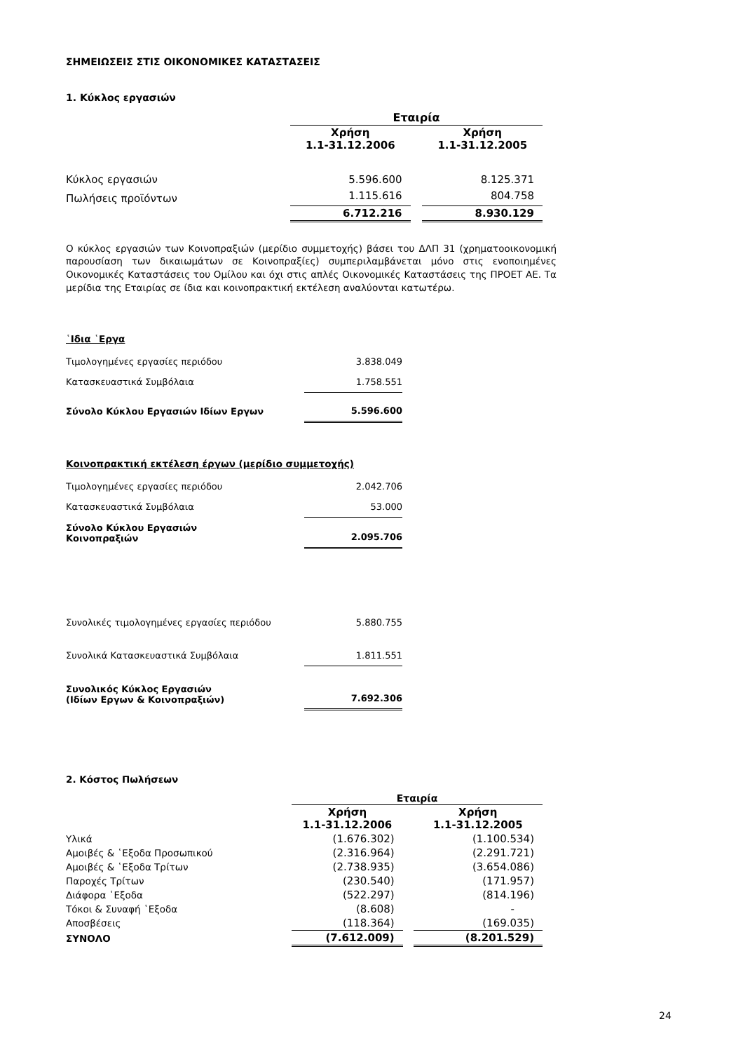ΣΗΜΕΙΩΣΕΙΣ ΣΤΙΣ ΟΙΚΟΝΟΜΙΚΕΣ ΚΑΤΑΣΤΑΣΕΙΣ
1. Κύκλος εργασιών
| | Εταιρία | | |
| | Χρήση 1.1-31.12.2006 | | Χρήση 1.1-31.12.2005 |
| Κύκλος εργασιών | 5.596.600 | | 8.125.371 |
| Πωλήσεις προϊόντων | 1.115.616 | | 804.758 |
| | 6.712.216 | | 8.930.129 |
Ο κύκλος εργασιών των Κοινοπραξιών (μερίδιο συμμετοχής) βάσει του ΔΛΠ 31 (χρηματοοικονομική παρουσίαση των δικαιωμάτων σε Κοινοπραξίες) συμπεριλαμβάνεται μόνο στις ενοποιημένες Οικονομικές Καταστάσεις του Ομίλου και όχι στις απλές Οικονομικές Καταστάσεις της ΠΡΟΕΤ ΑΕ. Τα μερίδια της Εταιρίας σε ίδια και κοινοπρακτική εκτέλεση αναλύονται κατωτέρω.
῾Ιδια ῾Εργα
| Τιμολογημένες εργασίες περιόδου | 3.838.049 |
| Κατασκευαστικά Συμβόλαια | 1.758.551 |
| Σύνολο Κύκλου Εργασιών Ιδίων Εργων | 5.596.600 |
Κοινοπρακτική εκτέλεση έργων (μερίδιο συμμετοχής)
| Τιμολογημένες εργασίες περιόδου | 2.042.706 |
| Κατασκευαστικά Συμβόλαια | 53.000 |
| Σύνολο Κύκλου Εργασιών Κοινοπραξιών | 2.095.706 |
| Συνολικές τιμολογημένες εργασίες περιόδου | 5.880.755 |
| Συνολικά Κατασκευαστικά Συμβόλαια | 1.811.551 |
| Συνολικός Κύκλος Εργασιών (Ιδίων Εργων & Κοινοπραξιών) | 7.692.306 |
2. Κόστος Πωλήσεων
| | Εταιρία | | |
| | Χρήση 1.1-31.12.2006 | | Χρήση 1.1-31.12.2005 |
| Υλικά | (1.676.302) | | (1.100.534) |
| Αμοιβές & ῾Εξοδα Προσωπικού | (2.316.964) | | (2.291.721) |
| Αμοιβές & ῾Εξοδα Τρίτων | (2.738.935) | | (3.654.086) |
| Παροχές Τρίτων | (230.540) | | (171.957) |
| Διάφορα ῾Εξοδα | (522.297) | | (814.196) |
| Τόκοι & Συναφή ῾Εξοδα | (8.608) | | - |
| Αποσβέσεις | (118.364) | | (169.035) |
| ΣΥΝΟΛΟ | (7.612.009) | | (8.201.529) |
24